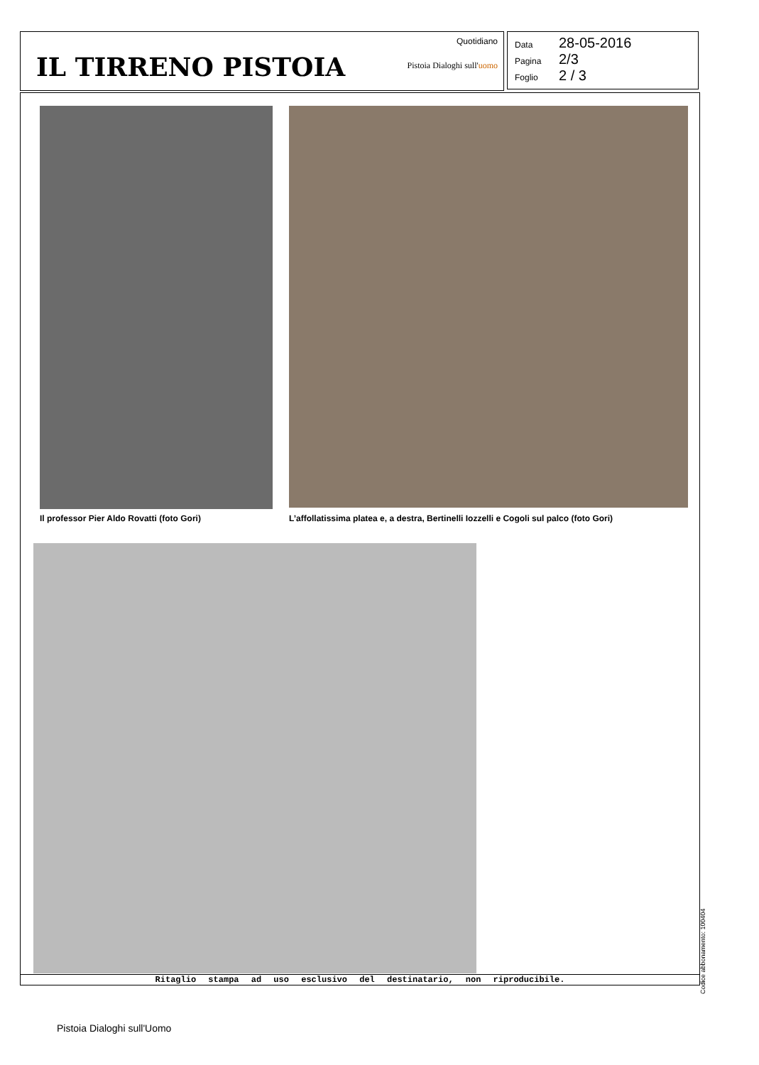IL TIRRENO PISTOIA
Quotidiano
Pistoia Dialoghi sull'uomo
Data 28-05-2016
Pagina 2/3
Foglio 2 / 3
Il professor Pier Aldo Rovatti (foto Gori)
L’affollatissima platea e, a destra, Bertinelli Iozzelli e Cogoli sul palco (foto Gori)
Ritaglio stampa ad uso esclusivo del destinatario, non riproducibile.
Codice abbonamento: 100404
Pistoia Dialoghi sull'Uomo